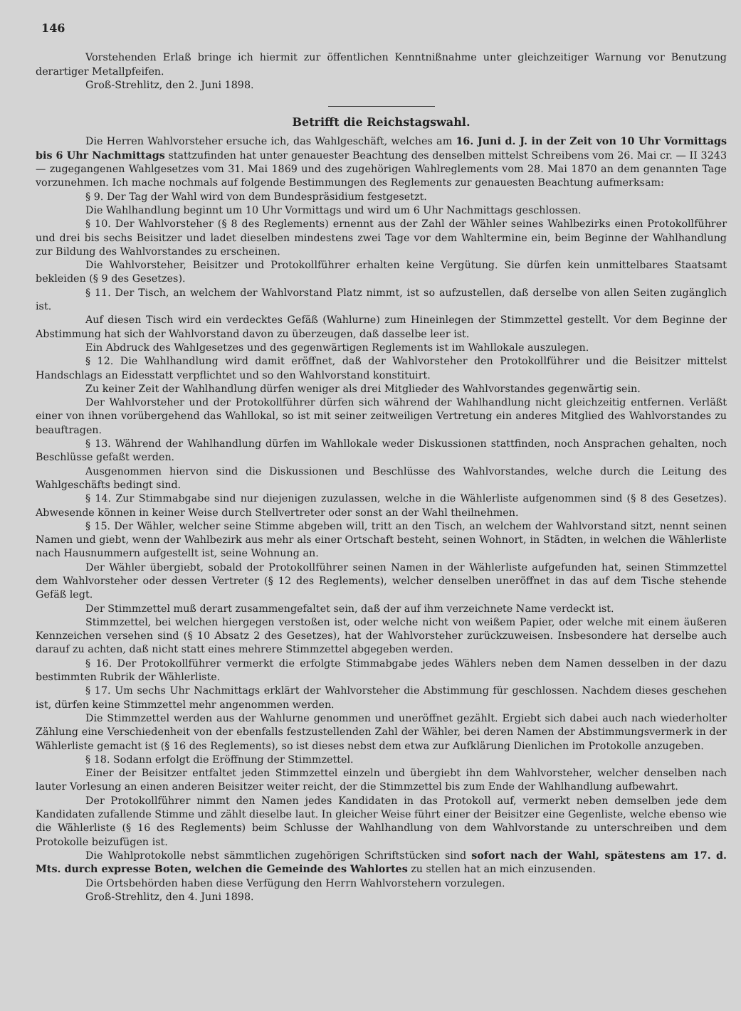146
Vorstehenden Erlaß bringe ich hiermit zur öffentlichen Kenntnißnahme unter gleichzeitiger Warnung vor Benutzung derartiger Metallpfeifen.
Groß-Strehlitz, den 2. Juni 1898.
Betrifft die Reichstagswahl.
Die Herren Wahlvorsteher ersuche ich, das Wahlgeschäft, welches am 16. Juni d. J. in der Zeit von 10 Uhr Vormittags bis 6 Uhr Nachmittags stattzufinden hat unter genauester Beachtung des denselben mittelst Schreibens vom 26. Mai cr. — II 3243 — zugegangenen Wahlgesetzes vom 31. Mai 1869 und des zugehörigen Wahlreglements vom 28. Mai 1870 an dem genannten Tage vorzunehmen. Ich mache nochmals auf folgende Bestimmungen des Reglements zur genauesten Beachtung aufmerksam:
§ 9. Der Tag der Wahl wird von dem Bundespräsidium festgesetzt.
Die Wahlhandlung beginnt um 10 Uhr Vormittags und wird um 6 Uhr Nachmittags geschlossen.
§ 10. Der Wahlvorsteher (§ 8 des Reglements) ernennt aus der Zahl der Wähler seines Wahlbezirks einen Protokollführer und drei bis sechs Beisitzer und ladet dieselben mindestens zwei Tage vor dem Wahltermine ein, beim Beginne der Wahlhandlung zur Bildung des Wahlvorstandes zu erscheinen.
Die Wahlvorsteher, Beisitzer und Protokollführer erhalten keine Vergütung. Sie dürfen kein unmittelbares Staatsamt bekleiden (§ 9 des Gesetzes).
§ 11. Der Tisch, an welchem der Wahlvorstand Platz nimmt, ist so aufzustellen, daß derselbe von allen Seiten zugänglich ist.
Auf diesen Tisch wird ein verdecktes Gefäß (Wahlurne) zum Hineinlegen der Stimmzettel gestellt. Vor dem Beginne der Abstimmung hat sich der Wahlvorstand davon zu überzeugen, daß dasselbe leer ist.
Ein Abdruck des Wahlgesetzes und des gegenwärtigen Reglements ist im Wahllokale auszulegen.
§ 12. Die Wahlhandlung wird damit eröffnet, daß der Wahlvorsteher den Protokollführer und die Beisitzer mittelst Handschlags an Eidesstatt verpflichtet und so den Wahlvorstand konstituirt.
Zu keiner Zeit der Wahlhandlung dürfen weniger als drei Mitglieder des Wahlvorstandes gegenwärtig sein.
Der Wahlvorsteher und der Protokollführer dürfen sich während der Wahlhandlung nicht gleichzeitig entfernen. Verläßt einer von ihnen vorübergehend das Wahllokal, so ist mit seiner zeitweiligen Vertretung ein anderes Mitglied des Wahlvorstandes zu beauftragen.
§ 13. Während der Wahlhandlung dürfen im Wahllokale weder Diskussionen stattfinden, noch Ansprachen gehalten, noch Beschlüsse gefaßt werden.
Ausgenommen hiervon sind die Diskussionen und Beschlüsse des Wahlvorstandes, welche durch die Leitung des Wahlgeschäfts bedingt sind.
§ 14. Zur Stimmabgabe sind nur diejenigen zuzulassen, welche in die Wählerliste aufgenommen sind (§ 8 des Gesetzes). Abwesende können in keiner Weise durch Stellvertreter oder sonst an der Wahl theilnehmen.
§ 15. Der Wähler, welcher seine Stimme abgeben will, tritt an den Tisch, an welchem der Wahlvorstand sitzt, nennt seinen Namen und giebt, wenn der Wahlbezirk aus mehr als einer Ortschaft besteht, seinen Wohnort, in Städten, in welchen die Wählerliste nach Hausnummern aufgestellt ist, seine Wohnung an.
Der Wähler übergiebt, sobald der Protokollführer seinen Namen in der Wählerliste aufgefunden hat, seinen Stimmzettel dem Wahlvorsteher oder dessen Vertreter (§ 12 des Reglements), welcher denselben uneröffnet in das auf dem Tische stehende Gefäß legt.
Der Stimmzettel muß derart zusammengefaltet sein, daß der auf ihm verzeichnete Name verdeckt ist.
Stimmzettel, bei welchen hiergegen verstoßen ist, oder welche nicht von weißem Papier, oder welche mit einem äußeren Kennzeichen versehen sind (§ 10 Absatz 2 des Gesetzes), hat der Wahlvorsteher zurückzuweisen. Insbesondere hat derselbe auch darauf zu achten, daß nicht statt eines mehrere Stimmzettel abgegeben werden.
§ 16. Der Protokollführer vermerkt die erfolgte Stimmabgabe jedes Wählers neben dem Namen desselben in der dazu bestimmten Rubrik der Wählerliste.
§ 17. Um sechs Uhr Nachmittags erklärt der Wahlvorsteher die Abstimmung für geschlossen. Nachdem dieses geschehen ist, dürfen keine Stimmzettel mehr angenommen werden.
Die Stimmzettel werden aus der Wahlurne genommen und uneröffnet gezählt. Ergiebt sich dabei auch nach wiederholter Zählung eine Verschiedenheit von der ebenfalls festzustellenden Zahl der Wähler, bei deren Namen der Abstimmungsvermerk in der Wählerliste gemacht ist (§ 16 des Reglements), so ist dieses nebst dem etwa zur Aufklärung Dienlichen im Protokolle anzugeben.
§ 18. Sodann erfolgt die Eröffnung der Stimmzettel.
Einer der Beisitzer entfaltet jeden Stimmzettel einzeln und übergiebt ihn dem Wahlvorsteher, welcher denselben nach lauter Vorlesung an einen anderen Beisitzer weiter reicht, der die Stimmzettel bis zum Ende der Wahlhandlung aufbewahrt.
Der Protokollführer nimmt den Namen jedes Kandidaten in das Protokoll auf, vermerkt neben demselben jede dem Kandidaten zufallende Stimme und zählt dieselbe laut. In gleicher Weise führt einer der Beisitzer eine Gegenliste, welche ebenso wie die Wählerliste (§ 16 des Reglements) beim Schlusse der Wahlhandlung von dem Wahlvorstande zu unterschreiben und dem Protokolle beizufügen ist.
Die Wahlprotokolle nebst sämmtlichen zugehörigen Schriftstücken sind sofort nach der Wahl, spätestens am 17. d. Mts. durch expresse Boten, welchen die Gemeinde des Wahlortes zu stellen hat an mich einzusenden.
Die Ortsbehörden haben diese Verfügung den Herrn Wahlvorstehern vorzulegen.
Groß-Strehlitz, den 4. Juni 1898.